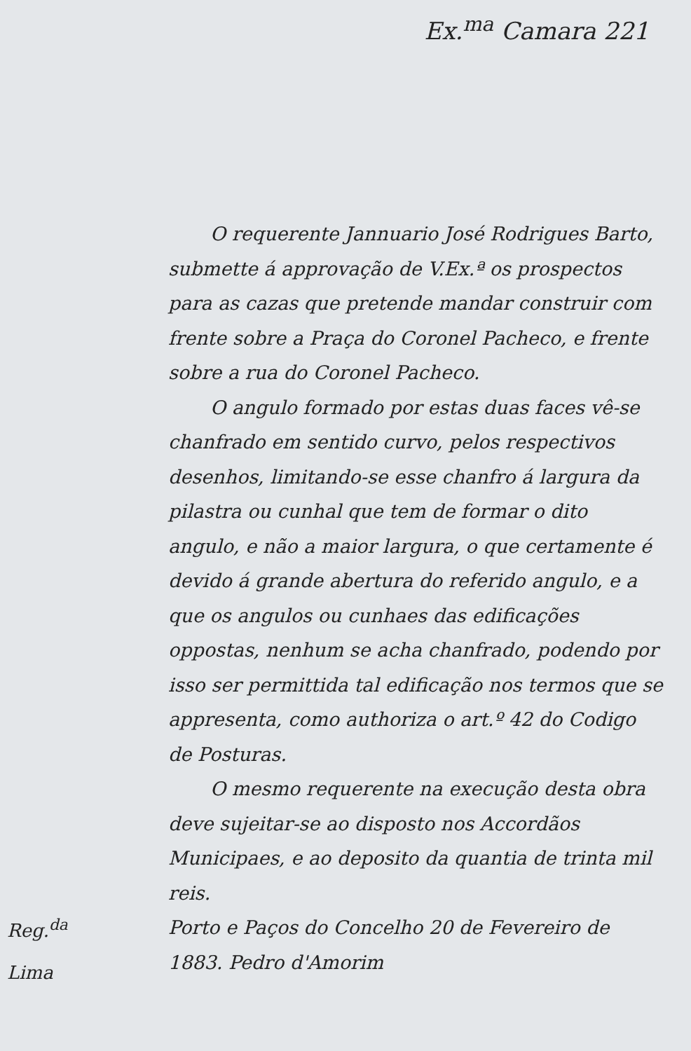Ex.<sup>ma</sup> Camara 221
O requerente Jannuario José Rodrigues Barto, submette á approvação de V.Ex.ª os prospectos para as cazas que pretende mandar construir com frente sobre a Praça do Coronel Pacheco, e frente sobre a rua do Coronel Pacheco.
O angulo formado por estas duas faces vê-se chanfrado em sentido curvo, pelos respectivos desenhos, limitando-se esse chanfro á largura da pilastra ou cunhal que tem de formar o dito angulo, e não a maior largura, o que certamente é devido á grande abertura do referido angulo, e a que os angulos ou cunhaes das edificações oppostas, nenhum se acha chanfrado, podendo por isso ser permittida tal edificação nos termos que se appresenta, como authoriza o art.º 42 do Codigo de Posturas.
O mesmo requerente na execução desta obra deve sujeitar-se ao disposto nos Accordãos Municipaes, e ao deposito da quantia de trinta mil reis.
Porto e Paços do Concelho 20 de Fevereiro de 1883. Pedro d'Amorim
Reg.<sup>da</sup>
Lima